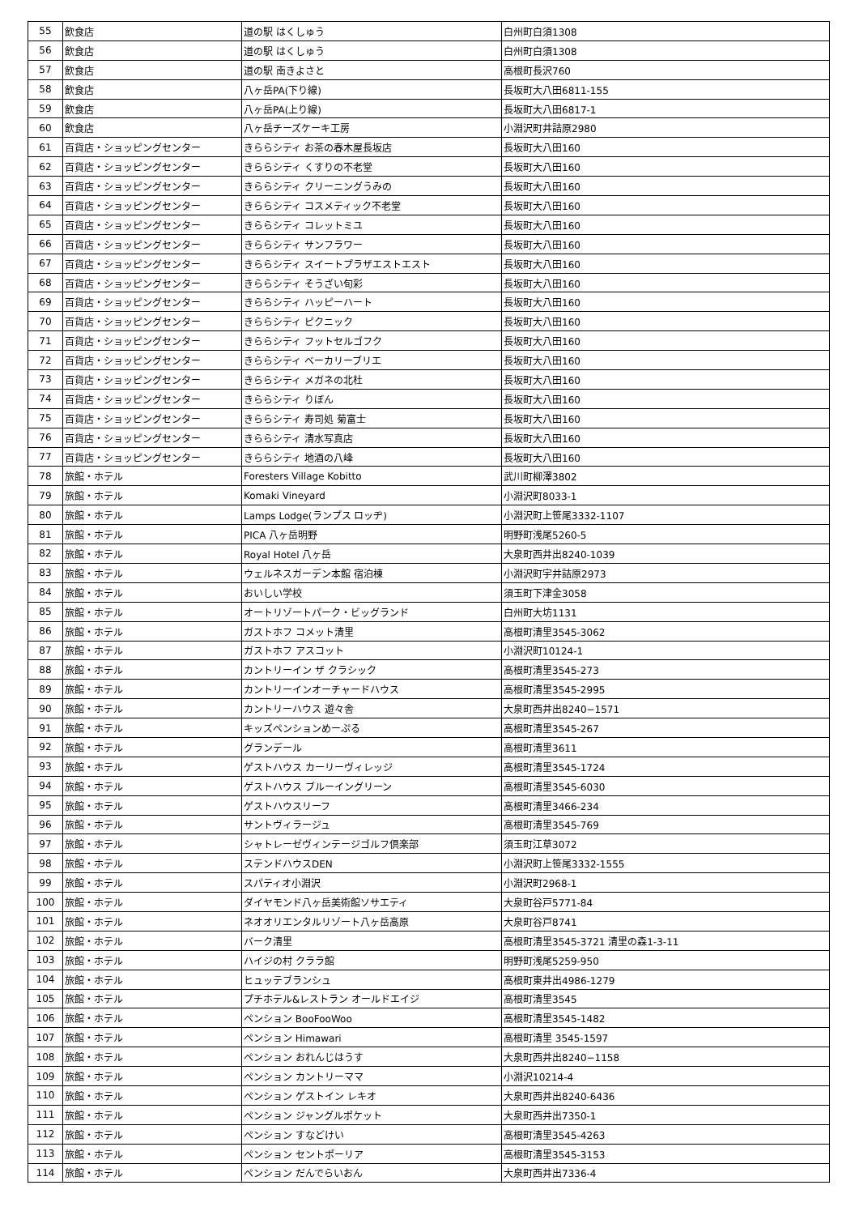| 55 | 飲食店 | 道の駅 はくしゅう | 白州町白須1308 |
| 56 | 飲食店 | 道の駅 はくしゅう | 白州町白須1308 |
| 57 | 飲食店 | 道の駅 南きよさと | 高根町長沢760 |
| 58 | 飲食店 | 八ヶ岳PA(下り線) | 長坂町大八田6811-155 |
| 59 | 飲食店 | 八ヶ岳PA(上り線) | 長坂町大八田6817-1 |
| 60 | 飲食店 | 八ヶ岳チーズケーキ工房 | 小淵沢町井詰原2980 |
| 61 | 百貨店・ショッピングセンター | きららシティ お茶の春木屋長坂店 | 長坂町大八田160 |
| 62 | 百貨店・ショッピングセンター | きららシティ くすりの不老堂 | 長坂町大八田160 |
| 63 | 百貨店・ショッピングセンター | きららシティ クリーニングうみの | 長坂町大八田160 |
| 64 | 百貨店・ショッピングセンター | きららシティ コスメティック不老堂 | 長坂町大八田160 |
| 65 | 百貨店・ショッピングセンター | きららシティ コレットミユ | 長坂町大八田160 |
| 66 | 百貨店・ショッピングセンター | きららシティ サンフラワー | 長坂町大八田160 |
| 67 | 百貨店・ショッピングセンター | きららシティ スイートプラザエストエスト | 長坂町大八田160 |
| 68 | 百貨店・ショッピングセンター | きららシティ そうざい旬彩 | 長坂町大八田160 |
| 69 | 百貨店・ショッピングセンター | きららシティ ハッピーハート | 長坂町大八田160 |
| 70 | 百貨店・ショッピングセンター | きららシティ ピクニック | 長坂町大八田160 |
| 71 | 百貨店・ショッピングセンター | きららシティ フットセルゴフク | 長坂町大八田160 |
| 72 | 百貨店・ショッピングセンター | きららシティ ベーカリーブリエ | 長坂町大八田160 |
| 73 | 百貨店・ショッピングセンター | きららシティ メガネの北杜 | 長坂町大八田160 |
| 74 | 百貨店・ショッピングセンター | きららシティ りぼん | 長坂町大八田160 |
| 75 | 百貨店・ショッピングセンター | きららシティ 寿司処 菊富士 | 長坂町大八田160 |
| 76 | 百貨店・ショッピングセンター | きららシティ 清水写真店 | 長坂町大八田160 |
| 77 | 百貨店・ショッピングセンター | きららシティ 地酒の八峰 | 長坂町大八田160 |
| 78 | 旅館・ホテル | Foresters Village Kobitto | 武川町柳澤3802 |
| 79 | 旅館・ホテル | Komaki Vineyard | 小淵沢町8033-1 |
| 80 | 旅館・ホテル | Lamps Lodge(ランプス ロッヂ) | 小淵沢町上笹尾3332-1107 |
| 81 | 旅館・ホテル | PICA 八ヶ岳明野 | 明野町浅尾5260-5 |
| 82 | 旅館・ホテル | Royal Hotel 八ヶ岳 | 大泉町西井出8240-1039 |
| 83 | 旅館・ホテル | ウェルネスガーデン本館 宿泊棟 | 小淵沢町宇井詰原2973 |
| 84 | 旅館・ホテル | おいしい学校 | 須玉町下津金3058 |
| 85 | 旅館・ホテル | オートリゾートパーク・ビッグランド | 白州町大坊1131 |
| 86 | 旅館・ホテル | ガストホフ コメット清里 | 高根町清里3545-3062 |
| 87 | 旅館・ホテル | ガストホフ アスコット | 小淵沢町10124-1 |
| 88 | 旅館・ホテル | カントリーイン ザ クラシック | 高根町清里3545-273 |
| 89 | 旅館・ホテル | カントリーインオーチャードハウス | 高根町清里3545-2995 |
| 90 | 旅館・ホテル | カントリーハウス 遊々舎 | 大泉町西井出8240−1571 |
| 91 | 旅館・ホテル | キッズペンションめーぷる | 高根町清里3545-267 |
| 92 | 旅館・ホテル | グランデール | 高根町清里3611 |
| 93 | 旅館・ホテル | ゲストハウス カーリーヴィレッジ | 高根町清里3545-1724 |
| 94 | 旅館・ホテル | ゲストハウス ブルーイングリーン | 高根町清里3545-6030 |
| 95 | 旅館・ホテル | ゲストハウスリーフ | 高根町清里3466-234 |
| 96 | 旅館・ホテル | サントヴィラージュ | 高根町清里3545-769 |
| 97 | 旅館・ホテル | シャトレーゼヴィンテージゴルフ倶楽部 | 須玉町江草3072 |
| 98 | 旅館・ホテル | ステンドハウスDEN | 小淵沢町上笹尾3332-1555 |
| 99 | 旅館・ホテル | スパティオ小淵沢 | 小淵沢町2968-1 |
| 100 | 旅館・ホテル | ダイヤモンド八ヶ岳美術館ソサエティ | 大泉町谷戸5771-84 |
| 101 | 旅館・ホテル | ネオオリエンタルリゾート八ヶ岳高原 | 大泉町谷戸8741 |
| 102 | 旅館・ホテル | バーク清里 | 高根町清里3545-3721 清里の森1-3-11 |
| 103 | 旅館・ホテル | ハイジの村 クララ館 | 明野町浅尾5259-950 |
| 104 | 旅館・ホテル | ヒュッテブランシュ | 高根町東井出4986-1279 |
| 105 | 旅館・ホテル | プチホテル&レストラン オールドエイジ | 高根町清里3545 |
| 106 | 旅館・ホテル | ペンション BooFooWoo | 高根町清里3545-1482 |
| 107 | 旅館・ホテル | ペンション Himawari | 高根町清里 3545-1597 |
| 108 | 旅館・ホテル | ペンション おれんじはうす | 大泉町西井出8240−1158 |
| 109 | 旅館・ホテル | ペンション カントリーママ | 小淵沢10214-4 |
| 110 | 旅館・ホテル | ペンション ゲストイン レキオ | 大泉町西井出8240-6436 |
| 111 | 旅館・ホテル | ペンション ジャングルポケット | 大泉町西井出7350-1 |
| 112 | 旅館・ホテル | ペンション すなどけい | 高根町清里3545-4263 |
| 113 | 旅館・ホテル | ペンション セントポーリア | 高根町清里3545-3153 |
| 114 | 旅館・ホテル | ペンション だんでらいおん | 大泉町西井出7336-4 |